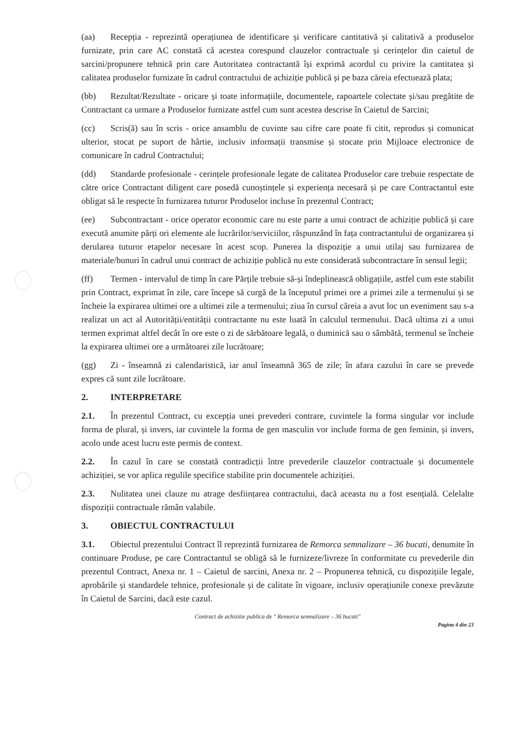(aa) Recepția - reprezintă operațiunea de identificare și verificare cantitativă și calitativă a produselor furnizate, prin care AC constată că acestea corespund clauzelor contractuale și cerințelor din caietul de sarcini/propunere tehnică prin care Autoritatea contractantă își exprimă acordul cu privire la cantitatea și calitatea produselor furnizate în cadrul contractului de achiziție publică și pe baza căreia efectuează plata;
(bb) Rezultat/Rezultate - oricare și toate informațiile, documentele, rapoartele colectate și/sau pregătite de Contractant ca urmare a Produselor furnizate astfel cum sunt acestea descrise în Caietul de Sarcini;
(cc) Scris(ă) sau în scris - orice ansamblu de cuvinte sau cifre care poate fi citit, reprodus și comunicat ulterior, stocat pe suport de hârtie, inclusiv informații transmise și stocate prin Mijloace electronice de comunicare în cadrul Contractului;
(dd) Standarde profesionale - cerințele profesionale legate de calitatea Produselor care trebuie respectate de către orice Contractant diligent care posedă cunoștințele și experiența necesară și pe care Contractantul este obligat să le respecte în furnizarea tuturor Produselor incluse în prezentul Contract;
(ee) Subcontractant - orice operator economic care nu este parte a unui contract de achiziție publică și care execută anumite părți ori elemente ale lucrărilor/serviciilor, răspunzând în fața contractantului de organizarea și derularea tuturor etapelor necesare în acest scop. Punerea la dispoziție a unui utilaj sau furnizarea de materiale/bunuri în cadrul unui contract de achiziție publică nu este considerată subcontractare în sensul legii;
(ff) Termen - intervalul de timp în care Părțile trebuie să-și îndeplinească obligațiile, astfel cum este stabilit prin Contract, exprimat în zile, care începe să curgă de la începutul primei ore a primei zile a termenului și se încheie la expirarea ultimei ore a ultimei zile a termenului; ziua în cursul căreia a avut loc un eveniment sau s-a realizat un act al Autorității/entității contractante nu este luată în calculul termenului. Dacă ultima zi a unui termen exprimat altfel decât în ore este o zi de sărbătoare legală, o duminică sau o sâmbătă, termenul se încheie la expirarea ultimei ore a următoarei zile lucrătoare;
(gg) Zi - înseamnă zi calendaristică, iar anul înseamnă 365 de zile; în afara cazului în care se prevede expres că sunt zile lucrătoare.
2. INTERPRETARE
2.1. În prezentul Contract, cu excepția unei prevederi contrare, cuvintele la forma singular vor include forma de plural, și invers, iar cuvintele la forma de gen masculin vor include forma de gen feminin, și invers, acolo unde acest lucru este permis de context.
2.2. În cazul în care se constată contradicții între prevederile clauzelor contractuale și documentele achiziției, se vor aplica regulile specifice stabilite prin documentele achiziției.
2.3. Nulitatea unei clauze nu atrage desființarea contractului, dacă aceasta nu a fost esențială. Celelalte dispoziții contractuale rămân valabile.
3. OBIECTUL CONTRACTULUI
3.1. Obiectul prezentului Contract îl reprezintă furnizarea de Remorca semnalizare – 36 bucati, denumite în continuare Produse, pe care Contractantul se obligă să le furnizeze/livreze în conformitate cu prevederile din prezentul Contract, Anexa nr. 1 – Caietul de sarcini, Anexa nr. 2 – Propunerea tehnică, cu dispozițiile legale, aprobările și standardele tehnice, profesionale și de calitate în vigoare, inclusiv operațiunile conexe prevăzute în Caietul de Sarcini, dacă este cazul.
Contract de achizitie publica de " Remorca semnalizare – 36 bucati"
Pagina 4 din 23